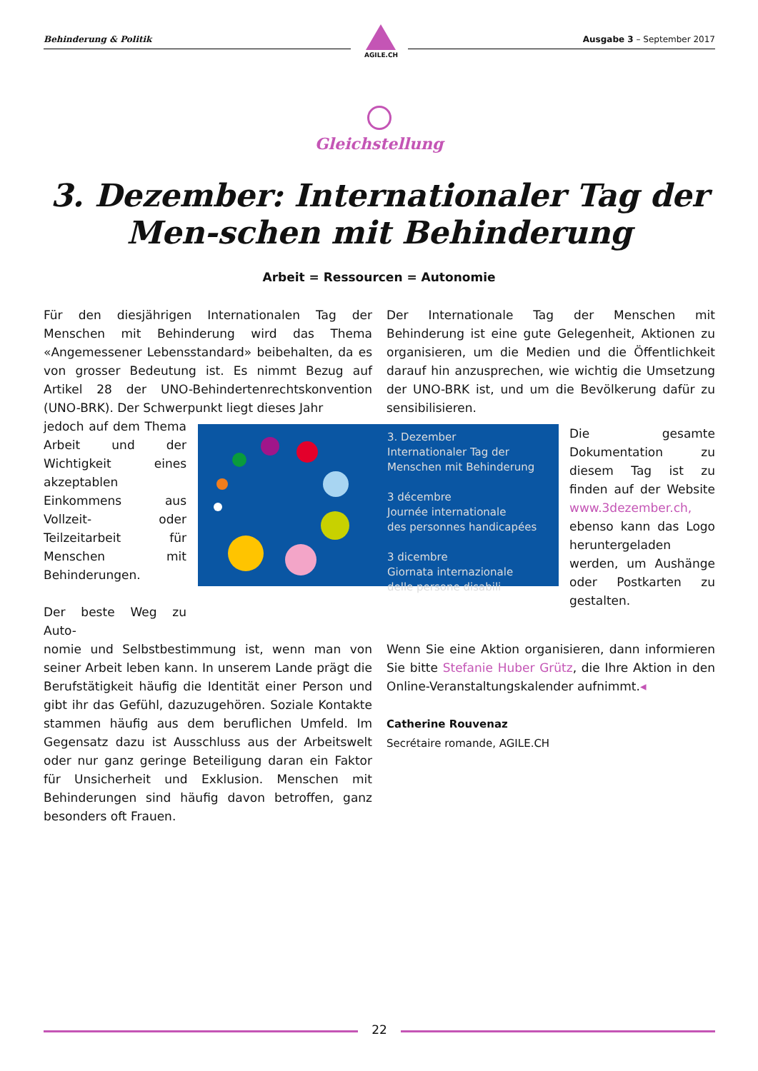Behinderung & Politik
AGILE.CH
Ausgabe 3 – September 2017
Gleichstellung
3. Dezember: Internationaler Tag der Men-schen mit Behinderung
Arbeit = Ressourcen = Autonomie
Für den diesjährigen Internationalen Tag der Menschen mit Behinderung wird das Thema «Angemessener Lebensstandard» beibehalten, da es von grosser Bedeutung ist. Es nimmt Bezug auf Artikel 28 der UNO-Behindertenrechtskonvention (UNO-BRK). Der Schwerpunkt liegt dieses Jahr
Der Internationale Tag der Menschen mit Behinderung ist eine gute Gelegenheit, Aktionen zu organisieren, um die Medien und die Öffentlichkeit darauf hin anzusprechen, wie wichtig die Umsetzung der UNO-BRK ist, und um die Bevölkerung dafür zu sensibilisieren.
jedoch auf dem Thema Arbeit und der Wichtigkeit eines akzeptablen Einkommens aus Vollzeit- oder Teilzeitarbeit für Menschen mit Behinderungen.
Der beste Weg zu Auto-
Die gesamte Dokumentation zu diesem Tag ist zu finden auf der Website www.3dezember.ch, ebenso kann das Logo heruntergeladen werden, um Aushänge oder Postkarten zu gestalten.
3. Dezember
Internationaler Tag der
Menschen mit Behinderung
3 décembre
Journée internationale
des personnes handicapées
3 dicembre
Giornata internazionale
delle persone disabili
nomie und Selbstbestimmung ist, wenn man von seiner Arbeit leben kann. In unserem Lande prägt die Berufstätigkeit häufig die Identität einer Person und gibt ihr das Gefühl, dazuzugehören. Soziale Kontakte stammen häufig aus dem beruflichen Umfeld. Im Gegensatz dazu ist Ausschluss aus der Arbeitswelt oder nur ganz geringe Beteiligung daran ein Faktor für Unsicherheit und Exklusion. Menschen mit Behinderungen sind häufig davon betroffen, ganz besonders oft Frauen.
Wenn Sie eine Aktion organisieren, dann informieren Sie bitte Stefanie Huber Grütz, die Ihre Aktion in den Online-Veranstaltungskalender aufnimmt.◂
Catherine Rouvenaz
Secrétaire romande, AGILE.CH
22